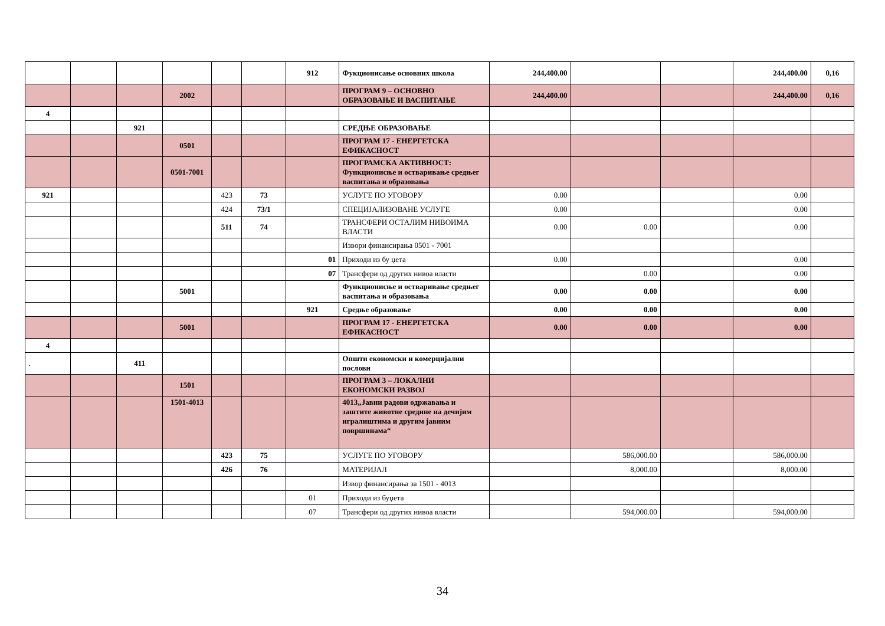| | | | | | | 912 | Фукционисање основних школа | 244,400.00 | | | 244,400.00 | 0,16 |
| | | | 2002 | | | | ПРОГРАМ 9 – ОСНОВНО ОБРАЗОВАЊЕ И ВАСПИТАЊЕ | 244,400.00 | | | 244,400.00 | 0,16 |
| 4 | | | | | | | | | | | | |
| | | 921 | | | | | СРЕДЊЕ ОБРАЗОВАЊЕ | | | | | |
| | | | 0501 | | | | ПРОГРАМ 17 - ЕНЕРГЕТСКА ЕФИКАСНОСТ | | | | | |
| | | | 0501-7001 | | | | ПРОГРАМСКА АКТИВНОСТ: Функционисње и остваривање средњег васпитања и образовања | | | | | |
| 921 | | | | 423 | 73 | | УСЛУГЕ ПО УГОВОРУ | 0.00 | | | 0.00 | |
| | | | | 424 | 73/1 | | СПЕЦИЈАЛИЗОВАНЕ УСЛУГЕ | 0.00 | | | 0.00 | |
| | | | | 511 | 74 | | ТРАНСФЕРИ ОСТАЛИМ НИВОИМА ВЛАСТИ | 0.00 | 0.00 | | 0.00 | |
| | | | | | | | Извори финансирања 0501 - 7001 | | | | | |
| | | | | | | 01 | Приходи из бу џета | 0.00 | | | 0.00 | |
| | | | | | | 07 | Трансфери од других нивоа власти | | 0.00 | | 0.00 | |
| | | | 5001 | | | | Функционисње и остваривање средњег васпитања и образовања | 0.00 | 0.00 | | 0.00 | |
| | | | | | | 921 | Средње образовање | 0.00 | 0.00 | | 0.00 | |
| | | | 5001 | | | | ПРОГРАМ 17 - ЕНЕРГЕТСКА ЕФИКАСНОСТ | 0.00 | 0.00 | | 0.00 | |
| 4 | | | | | | | | | | | | |
| . | | 411 | | | | | Општи економски и комерцијални послови | | | | | |
| | | | 1501 | | | | ПРОГРАМ 3 – ЛОКАЛНИ ЕКОНОМСКИ РАЗВОЈ | | | | | |
| | | | 1501-4013 | | | | 4013„Јавни радови одржавања и заштите животне средине на дечијим игралиштима и другим јавним површинама“ | | | | | |
| | | | | 423 | 75 | | УСЛУГЕ ПО УГОВОРУ | | 586,000.00 | | 586,000.00 | |
| | | | | 426 | 76 | | МАТЕРИЈАЛ | | 8,000.00 | | 8,000.00 | |
| | | | | | | | Извор финансирања за 1501 - 4013 | | | | | |
| | | | | | | 01 | Приходи из буџета | | | | | |
| | | | | | | 07 | Трансфери од других нивоа власти | | 594,000.00 | | 594,000.00 | |
34